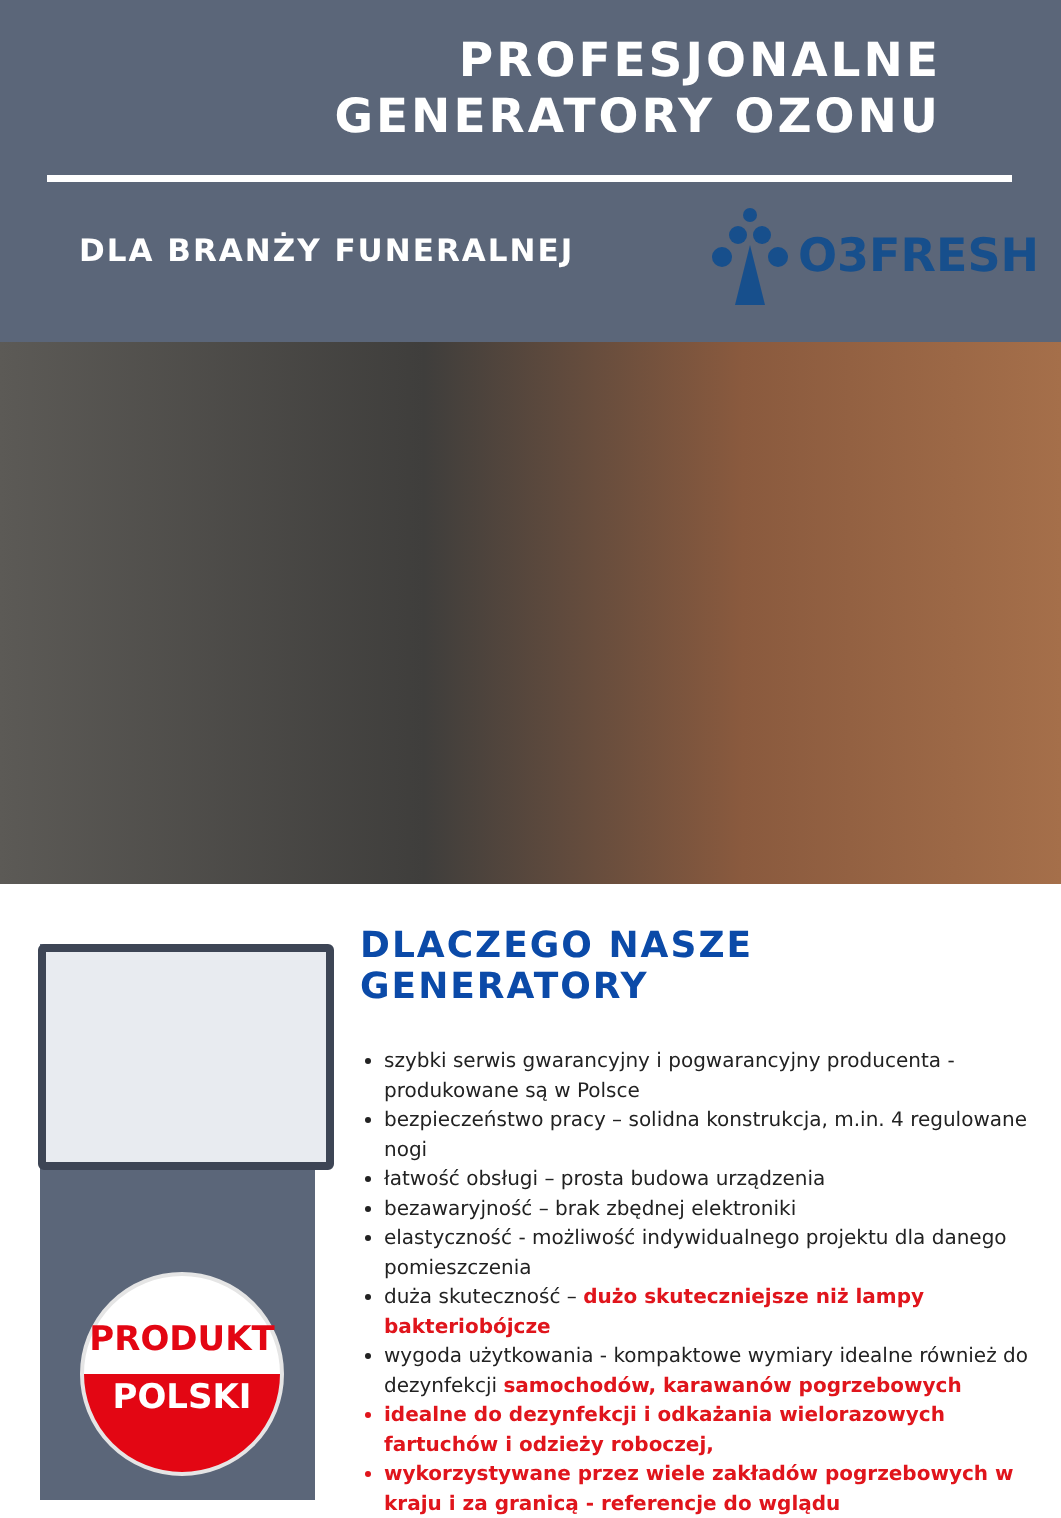PROFESJONALNE GENERATORY OZONU
DLA BRANŻY FUNERALNEJ O3FRESH
PRODUKT
POLSKI
DLACZEGO NASZE GENERATORY
szybki serwis gwarancyjny i pogwarancyjny producenta - produkowane są w Polsce
bezpieczeństwo pracy – solidna konstrukcja, m.in. 4 regulowane nogi
łatwość obsługi – prosta budowa urządzenia
bezawaryjność – brak zbędnej elektroniki
elastyczność - możliwość indywidualnego projektu dla danego pomieszczenia
duża skuteczność – dużo skuteczniejsze niż lampy bakteriobójcze
wygoda użytkowania - kompaktowe wymiary idealne również do dezynfekcji samochodów, karawanów pogrzebowych
idealne do dezynfekcji i odkażania wielorazowych fartuchów i odzieży roboczej,
wykorzystywane przez wiele zakładów pogrzebowych w kraju i za granicą - referencje do wglądu